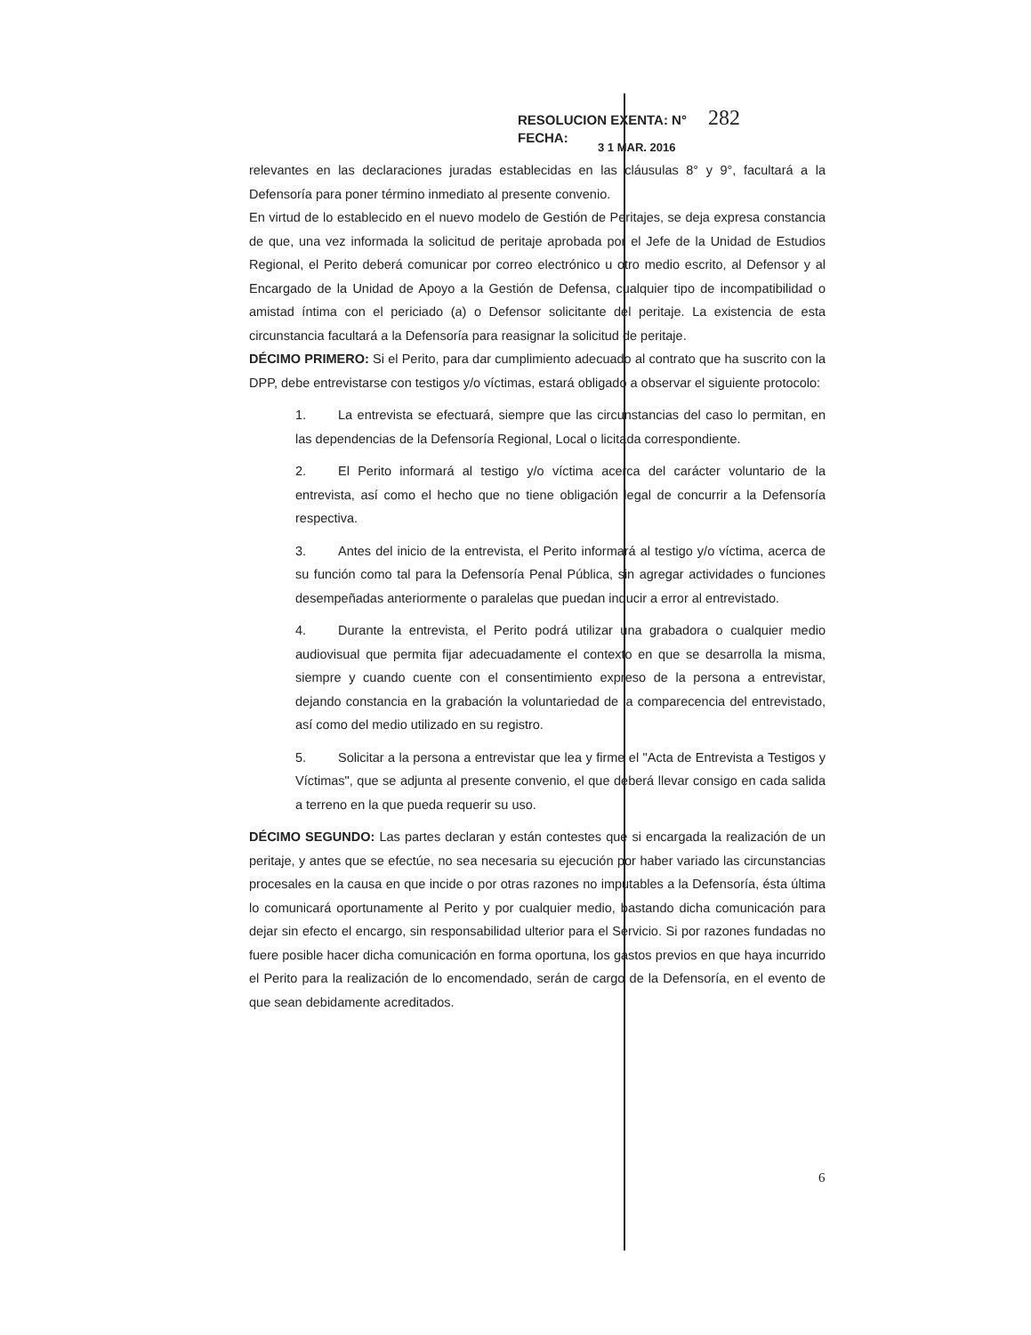RESOLUCION EXENTA: N° 282
FECHA:
3 1 MAR. 2016
relevantes en las declaraciones juradas establecidas en las cláusulas 8° y 9°, facultará a la Defensoría para poner término inmediato al presente convenio.
En virtud de lo establecido en el nuevo modelo de Gestión de Peritajes, se deja expresa constancia de que, una vez informada la solicitud de peritaje aprobada por el Jefe de la Unidad de Estudios Regional, el Perito deberá comunicar por correo electrónico u otro medio escrito, al Defensor y al Encargado de la Unidad de Apoyo a la Gestión de Defensa, cualquier tipo de incompatibilidad o amistad íntima con el periciado (a) o Defensor solicitante del peritaje. La existencia de esta circunstancia facultará a la Defensoría para reasignar la solicitud de peritaje.
DÉCIMO PRIMERO: Si el Perito, para dar cumplimiento adecuado al contrato que ha suscrito con la DPP, debe entrevistarse con testigos y/o víctimas, estará obligado a observar el siguiente protocolo:
1. La entrevista se efectuará, siempre que las circunstancias del caso lo permitan, en las dependencias de la Defensoría Regional, Local o licitada correspondiente.
2. El Perito informará al testigo y/o víctima acerca del carácter voluntario de la entrevista, así como el hecho que no tiene obligación legal de concurrir a la Defensoría respectiva.
3. Antes del inicio de la entrevista, el Perito informará al testigo y/o víctima, acerca de su función como tal para la Defensoría Penal Pública, sin agregar actividades o funciones desempeñadas anteriormente o paralelas que puedan inducir a error al entrevistado.
4. Durante la entrevista, el Perito podrá utilizar una grabadora o cualquier medio audiovisual que permita fijar adecuadamente el contexto en que se desarrolla la misma, siempre y cuando cuente con el consentimiento expreso de la persona a entrevistar, dejando constancia en la grabación la voluntariedad de la comparecencia del entrevistado, así como del medio utilizado en su registro.
5. Solicitar a la persona a entrevistar que lea y firme el "Acta de Entrevista a Testigos y Víctimas", que se adjunta al presente convenio, el que deberá llevar consigo en cada salida a terreno en la que pueda requerir su uso.
DÉCIMO SEGUNDO: Las partes declaran y están contestes que si encargada la realización de un peritaje, y antes que se efectúe, no sea necesaria su ejecución por haber variado las circunstancias procesales en la causa en que incide o por otras razones no imputables a la Defensoría, ésta última lo comunicará oportunamente al Perito y por cualquier medio, bastando dicha comunicación para dejar sin efecto el encargo, sin responsabilidad ulterior para el Servicio. Si por razones fundadas no fuere posible hacer dicha comunicación en forma oportuna, los gastos previos en que haya incurrido el Perito para la realización de lo encomendado, serán de cargo de la Defensoría, en el evento de que sean debidamente acreditados.
6